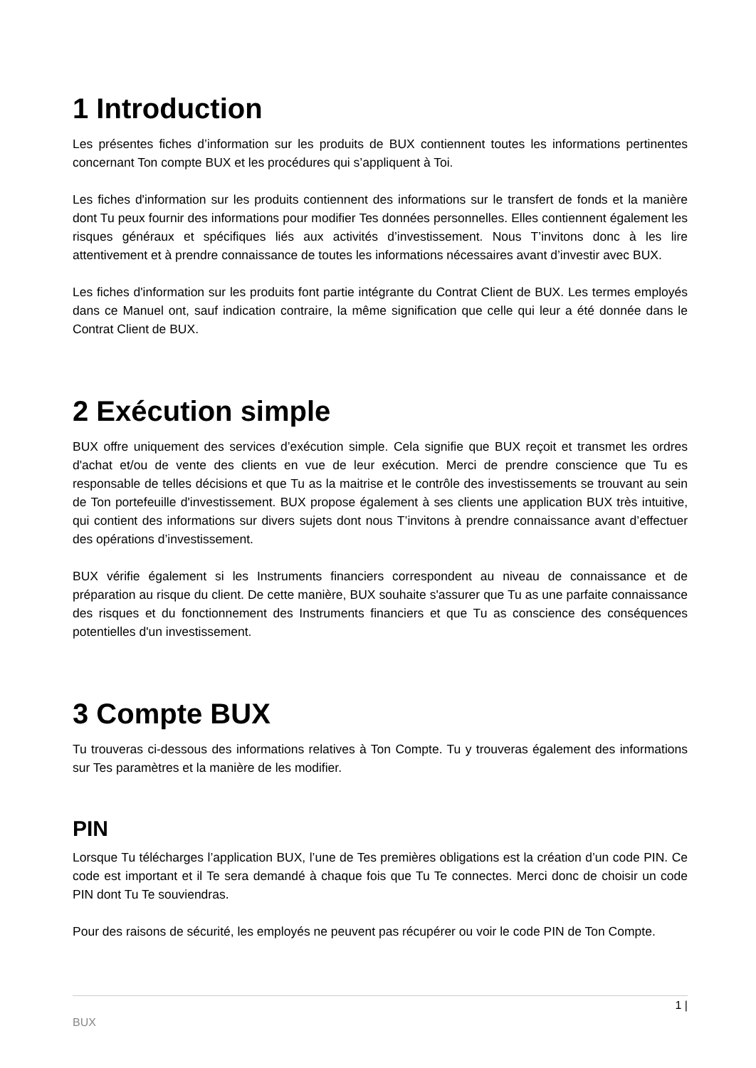1 Introduction
Les présentes fiches d’information sur les produits de BUX contiennent toutes les informations pertinentes concernant Ton compte BUX et les procédures qui s’appliquent à Toi.
Les fiches d'information sur les produits contiennent des informations sur le transfert de fonds et la manière dont Tu peux fournir des informations pour modifier Tes données personnelles. Elles contiennent également les risques généraux et spécifiques liés aux activités d’investissement. Nous T’invitons donc à les lire attentivement et à prendre connaissance de toutes les informations nécessaires avant d’investir avec BUX.
Les fiches d'information sur les produits font partie intégrante du Contrat Client de BUX. Les termes employés dans ce Manuel ont, sauf indication contraire, la même signification que celle qui leur a été donnée dans le Contrat Client de BUX.
2 Exécution simple
BUX offre uniquement des services d’exécution simple. Cela signifie que BUX reçoit et transmet les ordres d'achat et/ou de vente des clients en vue de leur exécution. Merci de prendre conscience que Tu es responsable de telles décisions et que Tu as la maitrise et le contrôle des investissements se trouvant au sein de Ton portefeuille d'investissement. BUX propose également à ses clients une application BUX très intuitive, qui contient des informations sur divers sujets dont nous T’invitons à prendre connaissance avant d’effectuer des opérations d’investissement.
BUX vérifie également si les Instruments financiers correspondent au niveau de connaissance et de préparation au risque du client. De cette manière, BUX souhaite s'assurer que Tu as une parfaite connaissance des risques et du fonctionnement des Instruments financiers et que Tu as conscience des conséquences potentielles d'un investissement.
3 Compte BUX
Tu trouveras ci-dessous des informations relatives à Ton Compte. Tu y trouveras également des informations sur Tes paramètres et la manière de les modifier.
PIN
Lorsque Tu télécharges l’application BUX, l’une de Tes premières obligations est la création d’un code PIN. Ce code est important et il Te sera demandé à chaque fois que Tu Te connectes. Merci donc de choisir un code PIN dont Tu Te souviendras.
Pour des raisons de sécurité, les employés ne peuvent pas récupérer ou voir le code PIN de Ton Compte.
1 |
BUX